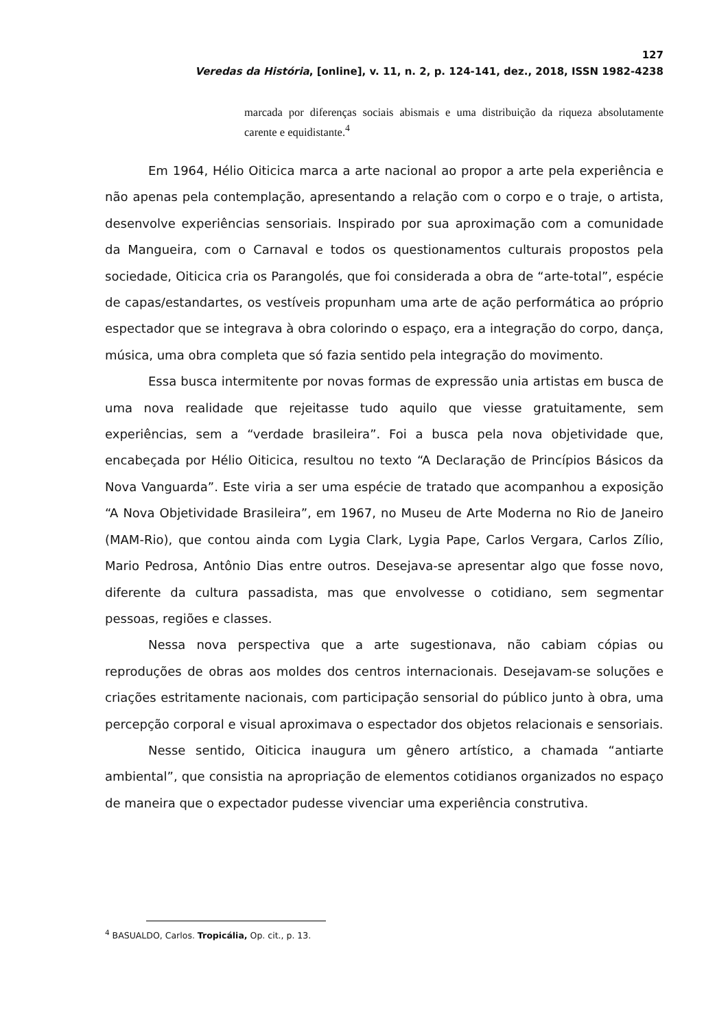127
Veredas da História, [online], v. 11, n. 2, p. 124-141, dez., 2018, ISSN 1982-4238
marcada por diferenças sociais abismais e uma distribuição da riqueza absolutamente carente e equidistante.<sup>4</sup>
Em 1964, Hélio Oiticica marca a arte nacional ao propor a arte pela experiência e não apenas pela contemplação, apresentando a relação com o corpo e o traje, o artista, desenvolve experiências sensoriais. Inspirado por sua aproximação com a comunidade da Mangueira, com o Carnaval e todos os questionamentos culturais propostos pela sociedade, Oiticica cria os Parangolés, que foi considerada a obra de “arte-total”, espécie de capas/estandartes, os vestíveis propunham uma arte de ação performática ao próprio espectador que se integrava à obra colorindo o espaço, era a integração do corpo, dança, música, uma obra completa que só fazia sentido pela integração do movimento.
Essa busca intermitente por novas formas de expressão unia artistas em busca de uma nova realidade que rejeitasse tudo aquilo que viesse gratuitamente, sem experiências, sem a “verdade brasileira”. Foi a busca pela nova objetividade que, encabeçada por Hélio Oiticica, resultou no texto “A Declaração de Princípios Básicos da Nova Vanguarda”. Este viria a ser uma espécie de tratado que acompanhou a exposição “A Nova Objetividade Brasileira”, em 1967, no Museu de Arte Moderna no Rio de Janeiro (MAM-Rio), que contou ainda com Lygia Clark, Lygia Pape, Carlos Vergara, Carlos Zílio, Mario Pedrosa, Antônio Dias entre outros. Desejava-se apresentar algo que fosse novo, diferente da cultura passadista, mas que envolvesse o cotidiano, sem segmentar pessoas, regiões e classes.
Nessa nova perspectiva que a arte sugestionava, não cabiam cópias ou reproduções de obras aos moldes dos centros internacionais. Desejavam-se soluções e criações estritamente nacionais, com participação sensorial do público junto à obra, uma percepção corporal e visual aproximava o espectador dos objetos relacionais e sensoriais.
Nesse sentido, Oiticica inaugura um gênero artístico, a chamada “antiarte ambiental”, que consistia na apropriação de elementos cotidianos organizados no espaço de maneira que o expectador pudesse vivenciar uma experiência construtiva.
<sup>4</sup> BASUALDO, Carlos. Tropicália, Op. cit., p. 13.